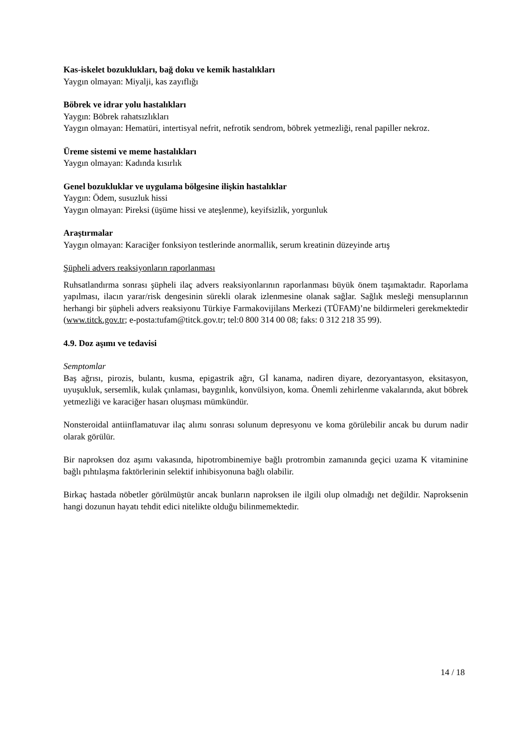Kas-iskelet bozuklukları, bağ doku ve kemik hastalıkları
Yaygın olmayan: Miyalji, kas zayıflığı
Böbrek ve idrar yolu hastalıkları
Yaygın: Böbrek rahatsızlıkları
Yaygın olmayan: Hematüri, intertisyal nefrit, nefrotik sendrom, böbrek yetmezliği, renal papiller nekroz.
Üreme sistemi ve meme hastalıkları
Yaygın olmayan: Kadında kısırlık
Genel bozukluklar ve uygulama bölgesine ilişkin hastalıklar
Yaygın: Ödem, susuzluk hissi
Yaygın olmayan: Pireksi (üşüme hissi ve ateşlenme), keyifsizlik, yorgunluk
Araştırmalar
Yaygın olmayan: Karaciğer fonksiyon testlerinde anormallik, serum kreatinin düzeyinde artış
Şüpheli advers reaksiyonların raporlanması
Ruhsatlandırma sonrası şüpheli ilaç advers reaksiyonlarının raporlanması büyük önem taşımaktadır. Raporlama yapılması, ilacın yarar/risk dengesinin sürekli olarak izlenmesine olanak sağlar. Sağlık mesleği mensuplarının herhangi bir şüpheli advers reaksiyonu Türkiye Farmakovijilans Merkezi (TÜFAM)’ne bildirmeleri gerekmektedir (www.titck.gov.tr; e-posta:tufam@titck.gov.tr; tel:0 800 314 00 08; faks: 0 312 218 35 99).
4.9. Doz aşımı ve tedavisi
Semptomlar
Baş ağrısı, pirozis, bulantı, kusma, epigastrik ağrı, Gİ kanama, nadiren diyare, dezoryantasyon, eksitasyon, uyuşukluk, sersemlik, kulak çınlaması, baygınlık, konvülsiyon, koma. Önemli zehirlenme vakalarında, akut böbrek yetmezliği ve karaciğer hasarı oluşması mümkündür.
Nonsteroidal antiinflamatuvar ilaç alımı sonrası solunum depresyonu ve koma görülebilir ancak bu durum nadir olarak görülür.
Bir naproksen doz aşımı vakasında, hipotrombinemiye bağlı protrombin zamanında geçici uzama K vitaminine bağlı pıhtılaşma faktörlerinin selektif inhibisyonuna bağlı olabilir.
Birkaç hastada nöbetler görülmüştür ancak bunların naproksen ile ilgili olup olmadığı net değildir. Naproksenin hangi dozunun hayatı tehdit edici nitelikte olduğu bilinmemektedir.
14 / 18